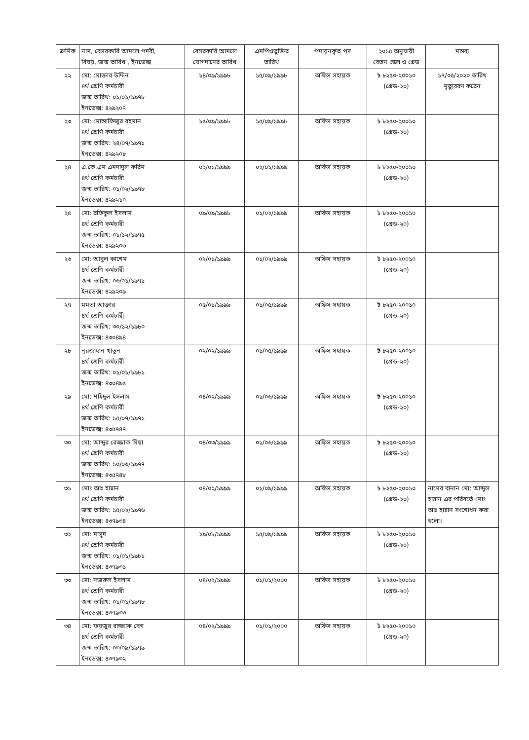| ক্রমিক | নাম, বেসরকারি আমলে পদবী, বিষয়, জন্ম তারিখ , ইনডেক্স | বেসরকারি আমলে যোগদানের তারিখ | এমপিওভুক্তির তারিখ | পদায়নকৃত পদ | ২০১৫ অনুযায়ী বেতন স্কেল ও গ্রেড | মন্তব্য |
| --- | --- | --- | --- | --- | --- | --- |
| ২২ | মো: মোক্তার উদ্দিন ৪র্থ শ্রেণি কর্মচারী জন্ম তারিখ: ০১/০১/১৯৭৮ ইনডেক্স: ৪২৯২০৭ | ১৪/০৯/১৯৯৮ | ১৫/০৯/১৯৯৮ | অফিস সহায়ক | ৳ ৮২৫০-২০০১০ (গ্রেড-২০) | ১৭/০৫/২০২০ তারিখ মৃত্যুবরণ করেন |
| ২৩ | মো: মোস্তাফিজুর রহমান ৪র্থ শ্রেণি কর্মচারী জন্ম তারিখ: ২৪/০৭/১৯৭১ ইনডেক্স: ৪২৯২০৮ | ১৫/০৯/১৯৯৮ | ১৫/০৯/১৯৯৮ | অফিস সহায়ক | ৳ ৮২৫০-২০০১০ (গ্রেড-২০) | |
| ২৪ | এ.কে.এম এমদাদুল করিম ৪র্থ শ্রেণি কর্মচারী জন্ম তারিখ: ০১/০২/১৯৭৮ ইনডেক্স: ৪২৯২১০ | ০২/০১/১৯৯৯ | ০২/০১/১৯৯৯ | অফিস সহায়ক | ৳ ৮২৫০-২০০১০ (গ্রেড-২০) | |
| ২৫ | মো: রফিকুল ইসলাম ৪র্থ শ্রেণি কর্মচারী জন্ম তারিখ: ০১/১২/১৯৭৫ ইনডেক্স: ৪২৯২০৬ | ০৯/০৯/১৯৯৮ | ০১/০২/১৯৯৯ | অফিস সহায়ক | ৳ ৮২৫০-২০০১০ (গ্রেড-২০) | |
| ২৬ | মো: আবুল কাশেম ৪র্থ শ্রেণি কর্মচারী জন্ম তারিখ: ০৬/০১/১৯৭১ ইনডেক্স: ৪২৯২০৯ | ০২/০১/১৯৯৯ | ০১/০২/১৯৯৯ | অফিস সহায়ক | ৳ ৮২৫০-২০০১০ (গ্রেড-২০) | |
| ২৭ | মমতা আক্তার ৪র্থ শ্রেণি কর্মচারী জন্ম তারিখ: ৩০/১২/১৯৮০ ইনডেক্স: ৪৩০৪৯৪ | ০৫/০১/১৯৯৯ | ০১/০৫/১৯৯৯ | অফিস সহায়ক | ৳ ৮২৫০-২০০১০ (গ্রেড-২০) | |
| ২৮ | নূরজাহান খাতুন ৪র্থ শ্রেণি কর্মচারী জন্ম তারিখ: ০১/০১/১৯৮১ ইনডেক্স: ৪৩০৪৯৫ | ০২/০২/১৯৯৯ | ০১/০৫/১৯৯৯ | অফিস সহায়ক | ৳ ৮২৫০-২০০১০ (গ্রেড-২০) | |
| ২৯ | মো: শহিদুল ইসলাম ৪র্থ শ্রেণি কর্মচারী জন্ম তারিখ: ১৫/০৭/১৯৭১ ইনডেক্স: ৪৩৫৭৪৭ | ০৪/০২/১৯৯৯ | ০১/০৬/১৯৯৯ | অফিস সহায়ক | ৳ ৮২৫০-২০০১০ (গ্রেড-২০) | |
| ৩০ | মো: আব্দুর রেজ্জাক মিয়া ৪র্থ শ্রেণি কর্মচারী জন্ম তারিখ: ১০/০৬/১৯৭৭ ইনডেক্স: ৪৩৫৭৪৮ | ০৪/০৩/১৯৯৯ | ০১/০৬/১৯৯৯ | অফিস সহায়ক | ৳ ৮২৫০-২০০১০ (গ্রেড-২০) | |
| ৩১ | মোঃ আঃ হান্নান ৪র্থ শ্রেণি কর্মচারী জন্ম তারিখ: ১৫/০২/১৯৭৬ ইনডেক্স: ৪৩৭৯৩৪ | ০৪/০২/১৯৯৯ | ০১/০৯/১৯৯৯ | অফিস সহায়ক | ৳ ৮২৫০-২০০১০ (গ্রেড-২০) | নামের বানান মো: আব্দুল হান্নান এর পরিবর্তে মোঃ আঃ হান্নান সংশোধন করা হলো। |
| ৩২ | মো: মাসুদ ৪র্থ শ্রেণি কর্মচারী জন্ম তারিখ: ০১/০১/১৯৮১ ইনডেক্স: ৪৩৭৯৩১ | ২৯/০৮/১৯৯৯ | ১৫/০৯/১৯৯৯ | অফিস সহায়ক | ৳ ৮২৫০-২০০১০ (গ্রেড-২০) | |
| ৩৩ | মো: নজরুল ইসলাম ৪র্থ শ্রেণি কর্মচারী জন্ম তারিখ: ০১/০১/১৯৭৮ ইনডেক্স: ৪৩৭৯৩৩ | ০৪/০২/১৯৯৯ | ০১/০১/২০০০ | অফিস সহায়ক | ৳ ৮২৫০-২০০১০ (গ্রেড-২০) | |
| ৩৪ | মো: ফয়জুর রাজ্জাক বেগ ৪র্থ শ্রেণি কর্মচারী জন্ম তারিখ: ০৩/০৯/১৯৭৯ ইনডেক্স: ৪৩৭৯৩২ | ০৪/০২/১৯৯৯ | ০১/০১/২০০০ | অফিস সহায়ক | ৳ ৮২৫০-২০০১০ (গ্রেড-২০) | |